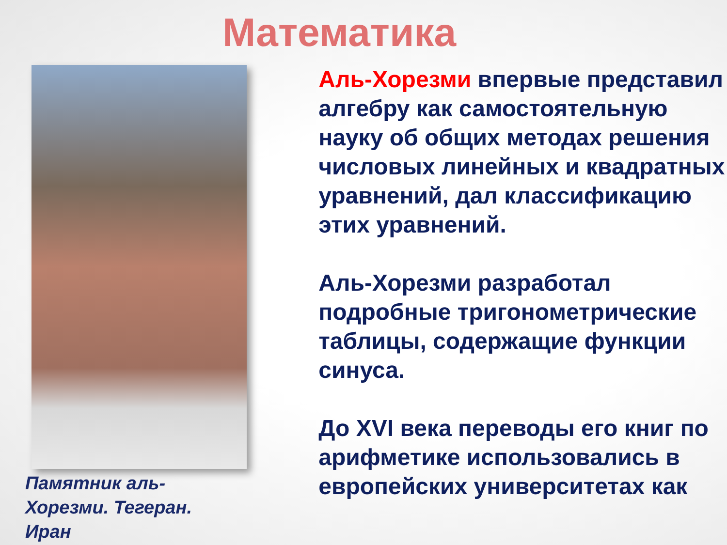Математика
Памятник аль-Хорезми. Тегеран. Иран
Аль-Хорезми впервые представил алгебру как самостоятельную науку об общих методах решения числовых линейных и квадратных уравнений, дал классификацию этих уравнений.
Аль-Хорезми разработал подробные тригонометрические таблицы, содержащие функции синуса.
До XVI века переводы его книг по арифметике использовались в европейских университетах как